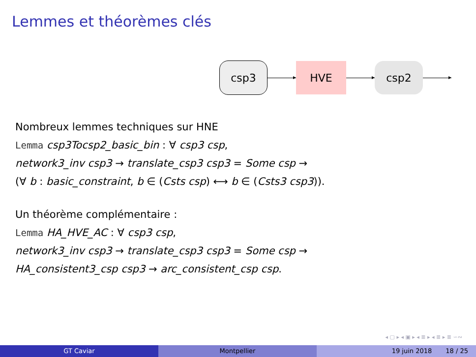Lemmes et théorèmes clés
csp3 HVE csp2
Nombreux lemmes techniques sur HNE
Lemma csp3Tocsp2_basic_bin : ∀ csp3 csp,
network3_inv csp3 → translate_csp3 csp3 = Some csp →
(∀ b : basic_constraint, b ∈ (Csts csp) ⟷ b ∈ (Csts3 csp3)).
Un théorème complémentaire :
Lemma HA_HVE_AC : ∀ csp3 csp,
network3_inv csp3 → translate_csp3 csp3 = Some csp →
HA_consistent3_csp csp3 → arc_consistent_csp csp.
◂ ▢ ▸ ◂ ▣ ▸ ◂ ≣ ▸ ◂ ≣ ▸ ≣ ∽∾
GT Caviar Montpellier 19 juin 2018 18 / 25